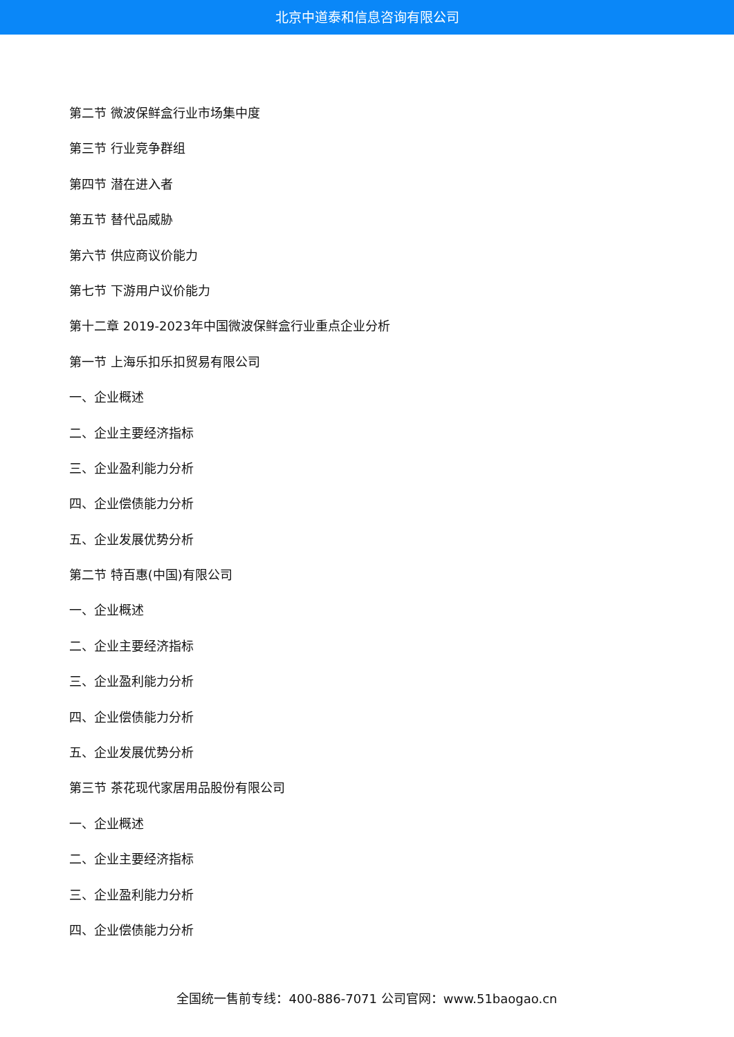北京中道泰和信息咨询有限公司
第二节 微波保鲜盒行业市场集中度
第三节 行业竞争群组
第四节 潜在进入者
第五节 替代品威胁
第六节 供应商议价能力
第七节 下游用户议价能力
第十二章 2019-2023年中国微波保鲜盒行业重点企业分析
第一节 上海乐扣乐扣贸易有限公司
一、企业概述
二、企业主要经济指标
三、企业盈利能力分析
四、企业偿债能力分析
五、企业发展优势分析
第二节 特百惠(中国)有限公司
一、企业概述
二、企业主要经济指标
三、企业盈利能力分析
四、企业偿债能力分析
五、企业发展优势分析
第三节 茶花现代家居用品股份有限公司
一、企业概述
二、企业主要经济指标
三、企业盈利能力分析
四、企业偿债能力分析
全国统一售前专线：400-886-7071 公司官网：www.51baogao.cn